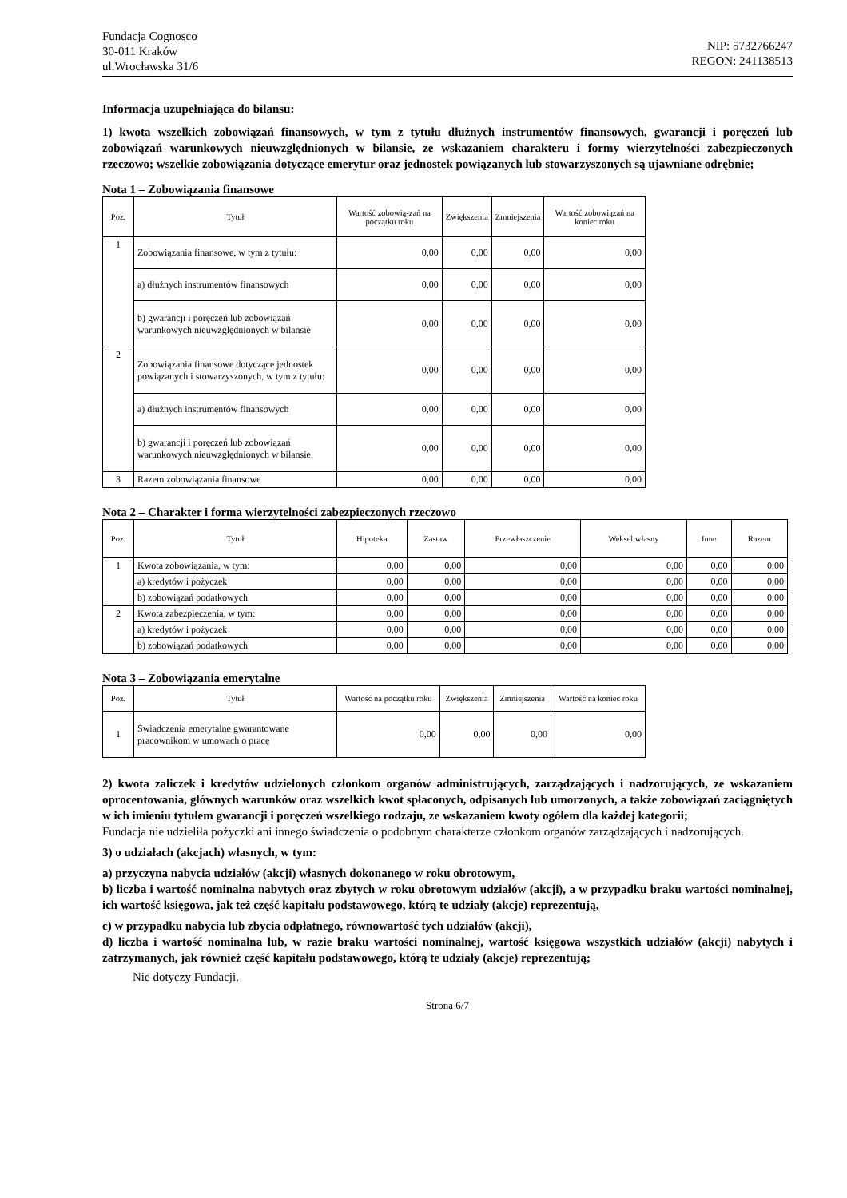Fundacja Cognosco
30-011 Kraków
ul.Wrocławska 31/6
NIP: 5732766247
REGON: 241138513
Informacja uzupełniająca do bilansu:
1) kwota wszelkich zobowiązań finansowych, w tym z tytułu dłużnych instrumentów finansowych, gwarancji i poręczeń lub zobowiązań warunkowych nieuwzględnionych w bilansie, ze wskazaniem charakteru i formy wierzytelności zabezpieczonych rzeczowo; wszelkie zobowiązania dotyczące emerytur oraz jednostek powiązanych lub stowarzyszonych są ujawniane odrębnie;
Nota 1 – Zobowiązania finansowe
| Poz. | Tytuł | Wartość zobowią-zań na początku roku | Zwiększenia | Zmniejszenia | Wartość zobowiązań na koniec roku |
| --- | --- | --- | --- | --- | --- |
| 1 | Zobowiązania finansowe, w tym z tytułu: | 0,00 | 0,00 | 0,00 | 0,00 |
| | a) dłużnych instrumentów finansowych | 0,00 | 0,00 | 0,00 | 0,00 |
| | b) gwarancji i poręczeń lub zobowiązań warunkowych nieuwzględnionych w bilansie | 0,00 | 0,00 | 0,00 | 0,00 |
| 2 | Zobowiązania finansowe dotyczące jednostek powiązanych i stowarzyszonych, w tym z tytułu: | 0,00 | 0,00 | 0,00 | 0,00 |
| | a) dłużnych instrumentów finansowych | 0,00 | 0,00 | 0,00 | 0,00 |
| | b) gwarancji i poręczeń lub zobowiązań warunkowych nieuwzględnionych w bilansie | 0,00 | 0,00 | 0,00 | 0,00 |
| 3 | Razem zobowiązania finansowe | 0,00 | 0,00 | 0,00 | 0,00 |
Nota 2 – Charakter i forma wierzytelności zabezpieczonych rzeczowo
| Poz. | Tytuł | Hipoteka | Zastaw | Przewłaszczenie | Weksel własny | Inne | Razem |
| --- | --- | --- | --- | --- | --- | --- | --- |
| 1 | Kwota zobowiązania, w tym: | 0,00 | 0,00 | 0,00 | 0,00 | 0,00 | 0,00 |
| | a) kredytów i pożyczek | 0,00 | 0,00 | 0,00 | 0,00 | 0,00 | 0,00 |
| | b) zobowiązań podatkowych | 0,00 | 0,00 | 0,00 | 0,00 | 0,00 | 0,00 |
| 2 | Kwota zabezpieczenia, w tym: | 0,00 | 0,00 | 0,00 | 0,00 | 0,00 | 0,00 |
| | a) kredytów i pożyczek | 0,00 | 0,00 | 0,00 | 0,00 | 0,00 | 0,00 |
| | b) zobowiązań podatkowych | 0,00 | 0,00 | 0,00 | 0,00 | 0,00 | 0,00 |
Nota 3 – Zobowiązania emerytalne
| Poz. | Tytuł | Wartość na początku roku | Zwiększenia | Zmniejszenia | Wartość na koniec roku |
| --- | --- | --- | --- | --- | --- |
| 1 | Świadczenia emerytalne gwarantowane pracownikom w umowach o pracę | 0,00 | 0,00 | 0,00 | 0,00 |
2) kwota zaliczek i kredytów udzielonych członkom organów administrujących, zarządzających i nadzorujących, ze wskazaniem oprocentowania, głównych warunków oraz wszelkich kwot spłaconych, odpisanych lub umorzonych, a także zobowiązań zaciągniętych w ich imieniu tytułem gwarancji i poręczeń wszelkiego rodzaju, ze wskazaniem kwoty ogółem dla każdej kategorii;
Fundacja nie udzieliła pożyczki ani innego świadczenia o podobnym charakterze członkom organów zarządzających i nadzorujących.
3) o udziałach (akcjach) własnych, w tym:
a) przyczyna nabycia udziałów (akcji) własnych dokonanego w roku obrotowym,
b) liczba i wartość nominalna nabytych oraz zbytych w roku obrotowym udziałów (akcji), a w przypadku braku wartości nominalnej, ich wartość księgowa, jak też część kapitału podstawowego, którą te udziały (akcje) reprezentują,
c) w przypadku nabycia lub zbycia odpłatnego, równowartość tych udziałów (akcji),
d) liczba i wartość nominalna lub, w razie braku wartości nominalnej, wartość księgowa wszystkich udziałów (akcji) nabytych i zatrzymanych, jak również część kapitału podstawowego, którą te udziały (akcje) reprezentują;
Nie dotyczy Fundacji.
Strona 6/7